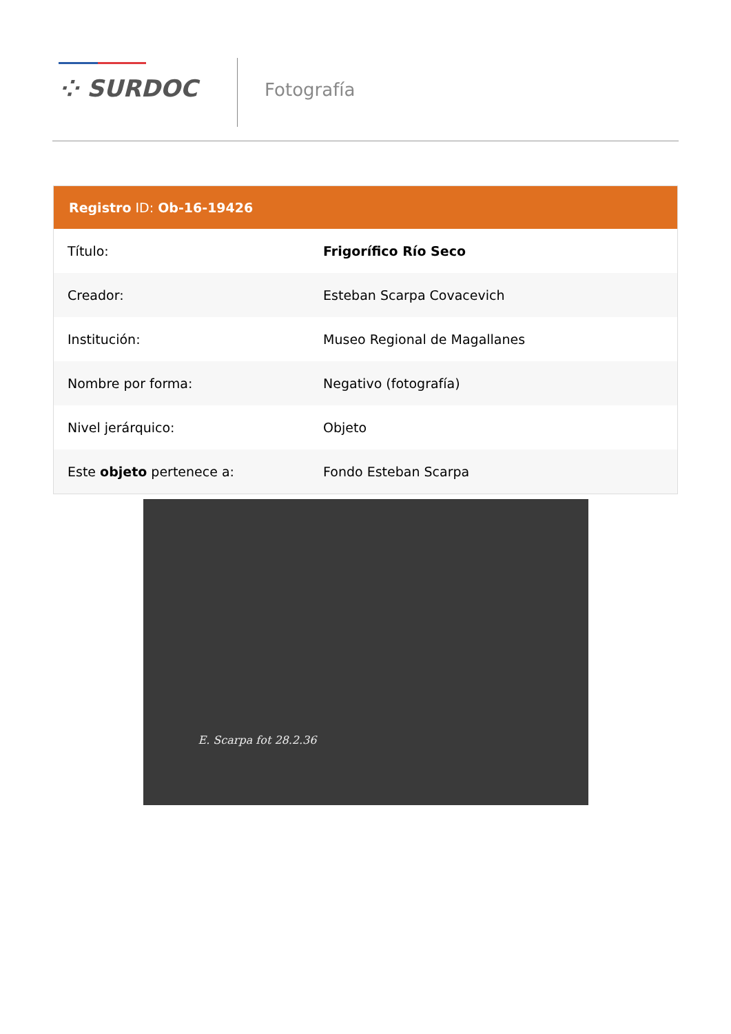⁘ SURDOC Fotografía
Registro ID: Ob-16-19426
| Título: | Frigorífico Río Seco |
| Creador: | Esteban Scarpa Covacevich |
| Institución: | Museo Regional de Magallanes |
| Nombre por forma: | Negativo (fotografía) |
| Nivel jerárquico: | Objeto |
| Este objeto pertenece a: | Fondo Esteban Scarpa |
E. Scarpa fot 28.2.36